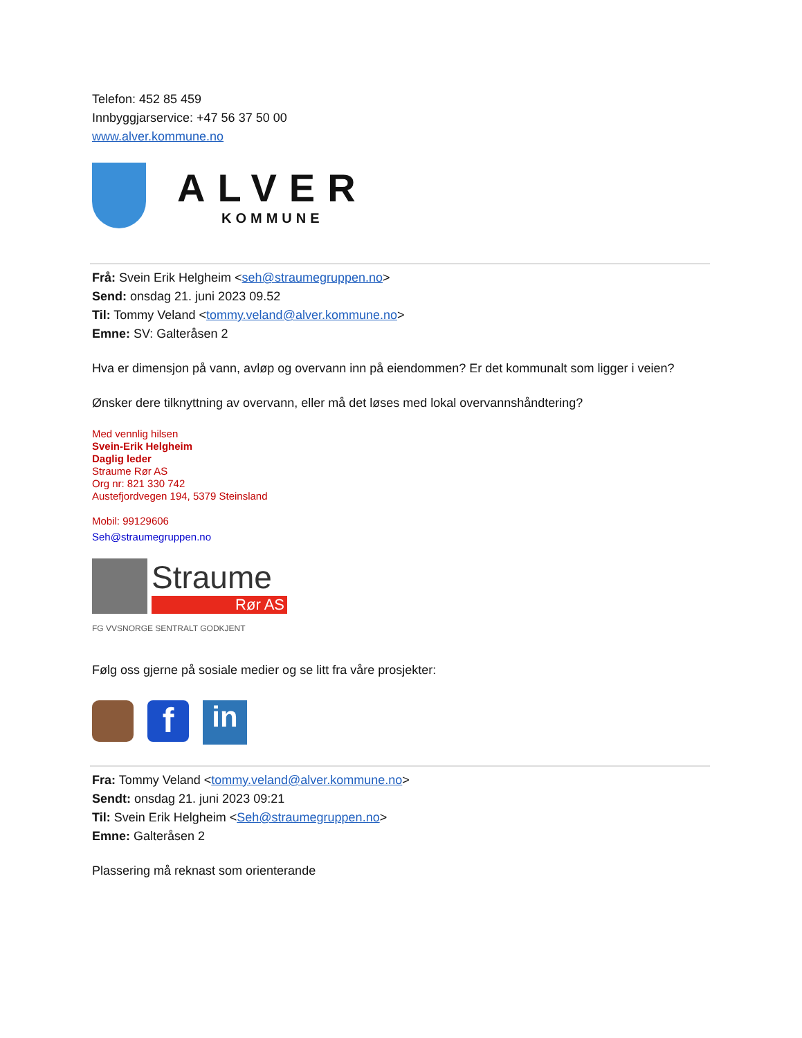Telefon: 452 85 459
Innbyggjarservice: +47 56 37 50 00
www.alver.kommune.no
ALVER
KOMMUNE
Frå: Svein Erik Helgheim <seh@straumegruppen.no>
Send: onsdag 21. juni 2023 09.52
Til: Tommy Veland <tommy.veland@alver.kommune.no>
Emne: SV: Galteråsen 2
Hva er dimensjon på vann, avløp og overvann inn på eiendommen? Er det kommunalt som ligger i veien?
Ønsker dere tilknyttning av overvann, eller må det løses med lokal overvannshåndtering?
Med vennlig hilsen
Svein-Erik Helgheim
Daglig leder
Straume Rør AS
Org nr: 821 330 742
Austefjordvegen 194, 5379 Steinsland
Mobil: 99129606
Seh@straumegruppen.no
Straume
Rør AS
FG VVSNORGE SENTRALT GODKJENT
Følg oss gjerne på sosiale medier og se litt fra våre prosjekter:
f
in
Fra: Tommy Veland <tommy.veland@alver.kommune.no>
Sendt: onsdag 21. juni 2023 09:21
Til: Svein Erik Helgheim <Seh@straumegruppen.no>
Emne: Galteråsen 2
Plassering må reknast som orienterande